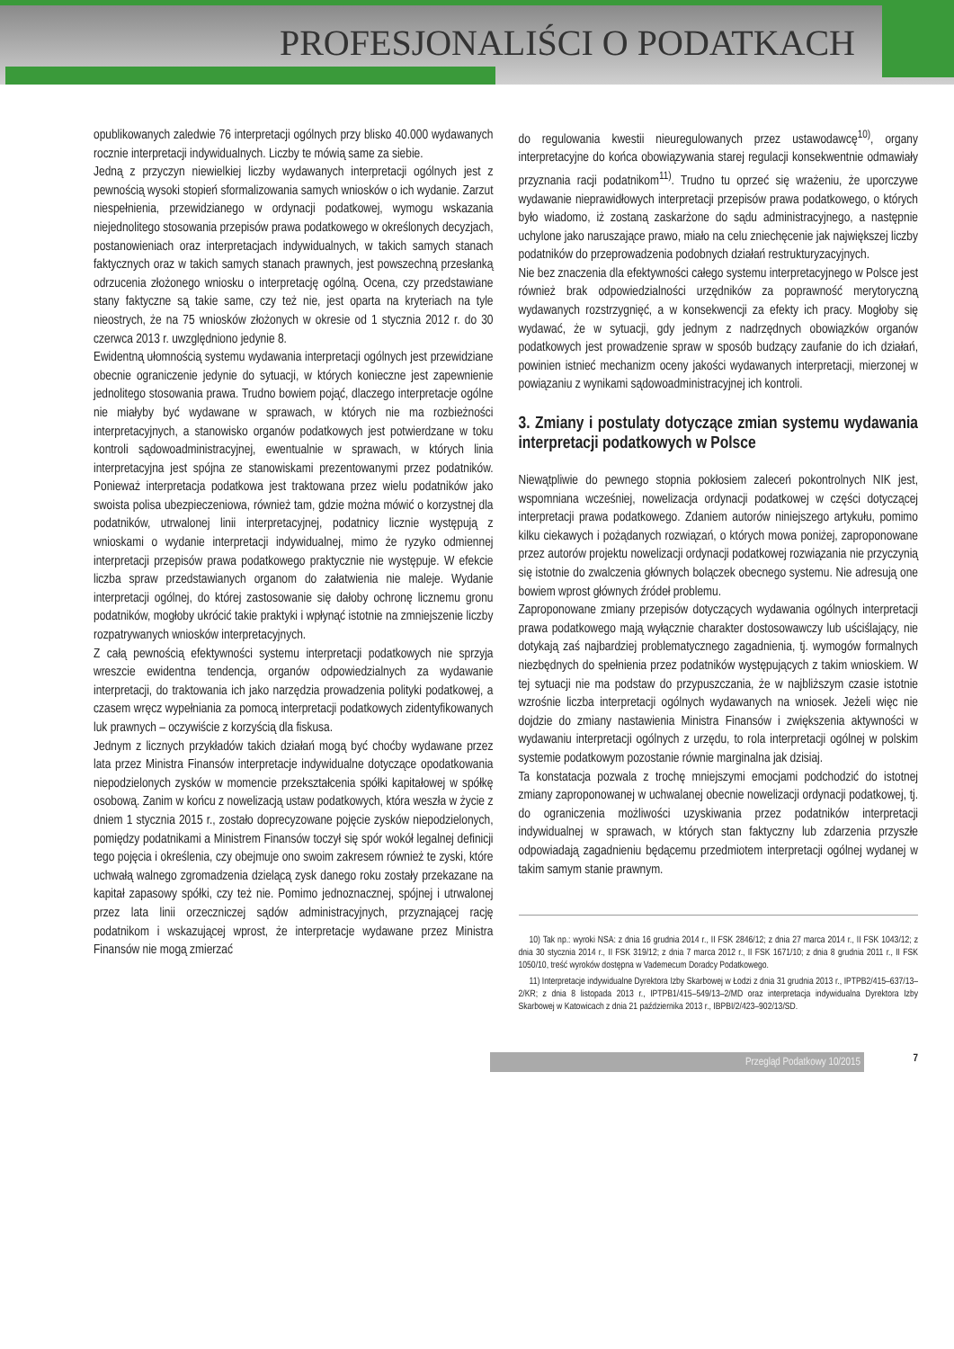PROFESJONALIŚCI O PODATKACH
opublikowanych zaledwie 76 interpretacji ogólnych przy blisko 40.000 wydawanych rocznie interpretacji indywidualnych. Liczby te mówią same za siebie.
Jedną z przyczyn niewielkiej liczby wydawanych interpretacji ogólnych jest z pewnością wysoki stopień sformalizowania samych wniosków o ich wydanie. Zarzut niespełnienia, przewidzianego w ordynacji podatkowej, wymogu wskazania niejednolitego stosowania przepisów prawa podatkowego w określonych decyzjach, postanowieniach oraz interpretacjach indywidualnych, w takich samych stanach faktycznych oraz w takich samych stanach prawnych, jest powszechną przesłanką odrzucenia złożonego wniosku o interpretację ogólną. Ocena, czy przedstawiane stany faktyczne są takie same, czy też nie, jest oparta na kryteriach na tyle nieostrych, że na 75 wniosków złożonych w okresie od 1 stycznia 2012 r. do 30 czerwca 2013 r. uwzględniono jedynie 8.
Ewidentną ułomnością systemu wydawania interpretacji ogólnych jest przewidziane obecnie ograniczenie jedynie do sytuacji, w których konieczne jest zapewnienie jednolitego stosowania prawa. Trudno bowiem pojąć, dlaczego interpretacje ogólne nie miałyby być wydawane w sprawach, w których nie ma rozbieżności interpretacyjnych, a stanowisko organów podatkowych jest potwierdzane w toku kontroli sądowoadministracyjnej, ewentualnie w sprawach, w których linia interpretacyjna jest spójna ze stanowiskami prezentowanymi przez podatników. Ponieważ interpretacja podatkowa jest traktowana przez wielu podatników jako swoista polisa ubezpieczeniowa, również tam, gdzie można mówić o korzystnej dla podatników, utrwalonej linii interpretacyjnej, podatnicy licznie występują z wnioskami o wydanie interpretacji indywidualnej, mimo że ryzyko odmiennej interpretacji przepisów prawa podatkowego praktycznie nie występuje. W efekcie liczba spraw przedstawianych organom do załatwienia nie maleje. Wydanie interpretacji ogólnej, do której zastosowanie się dałoby ochronę licznemu gronu podatników, mogłoby ukrócić takie praktyki i wpłynąć istotnie na zmniejszenie liczby rozpatrywanych wniosków interpretacyjnych.
Z całą pewnością efektywności systemu interpretacji podatkowych nie sprzyja wreszcie ewidentna tendencja, organów odpowiedzialnych za wydawanie interpretacji, do traktowania ich jako narzędzia prowadzenia polityki podatkowej, a czasem wręcz wypełniania za pomocą interpretacji podatkowych zidentyfikowanych luk prawnych – oczywiście z korzyścią dla fiskusa.
Jednym z licznych przykładów takich działań mogą być choćby wydawane przez lata przez Ministra Finansów interpretacje indywidualne dotyczące opodatkowania niepodzielonych zysków w momencie przekształcenia spółki kapitałowej w spółkę osobową. Zanim w końcu z nowelizacją ustaw podatkowych, która weszła w życie z dniem 1 stycznia 2015 r., zostało doprecyzowane pojęcie zysków niepodzielonych, pomiędzy podatnikami a Ministrem Finansów toczył się spór wokół legalnej definicji tego pojęcia i określenia, czy obejmuje ono swoim zakresem również te zyski, które uchwałą walnego zgromadzenia dzielącą zysk danego roku zostały przekazane na kapitał zapasowy spółki, czy też nie. Pomimo jednoznacznej, spójnej i utrwalonej przez lata linii orzeczniczej sądów administracyjnych, przyznającej rację podatnikom i wskazującej wprost, że interpretacje wydawane przez Ministra Finansów nie mogą zmierzać
do regulowania kwestii nieuregulowanych przez ustawodawcę<sup>10)</sup>, organy interpretacyjne do końca obowiązywania starej regulacji konsekwentnie odmawiały przyznania racji podatnikom<sup>11)</sup>. Trudno tu oprzeć się wrażeniu, że uporczywe wydawanie nieprawidłowych interpretacji przepisów prawa podatkowego, o których było wiadomo, iż zostaną zaskarżone do sądu administracyjnego, a następnie uchylone jako naruszające prawo, miało na celu zniechęcenie jak największej liczby podatników do przeprowadzenia podobnych działań restrukturyzacyjnych.
Nie bez znaczenia dla efektywności całego systemu interpretacyjnego w Polsce jest również brak odpowiedzialności urzędników za poprawność merytoryczną wydawanych rozstrzygnięć, a w konsekwencji za efekty ich pracy. Mogłoby się wydawać, że w sytuacji, gdy jednym z nadrzędnych obowiązków organów podatkowych jest prowadzenie spraw w sposób budzący zaufanie do ich działań, powinien istnieć mechanizm oceny jakości wydawanych interpretacji, mierzonej w powiązaniu z wynikami sądowoadministracyjnej ich kontroli.
3. Zmiany i postulaty dotyczące zmian systemu wydawania interpretacji podatkowych w Polsce
Niewątpliwie do pewnego stopnia pokłosiem zaleceń pokontrolnych NIK jest, wspomniana wcześniej, nowelizacja ordynacji podatkowej w części dotyczącej interpretacji prawa podatkowego. Zdaniem autorów niniejszego artykułu, pomimo kilku ciekawych i pożądanych rozwiązań, o których mowa poniżej, zaproponowane przez autorów projektu nowelizacji ordynacji podatkowej rozwiązania nie przyczynią się istotnie do zwalczenia głównych bolączek obecnego systemu. Nie adresują one bowiem wprost głównych źródeł problemu.
Zaproponowane zmiany przepisów dotyczących wydawania ogólnych interpretacji prawa podatkowego mają wyłącznie charakter dostosowawczy lub uściślający, nie dotykają zaś najbardziej problematycznego zagadnienia, tj. wymogów formalnych niezbędnych do spełnienia przez podatników występujących z takim wnioskiem. W tej sytuacji nie ma podstaw do przypuszczania, że w najbliższym czasie istotnie wzrośnie liczba interpretacji ogólnych wydawanych na wniosek. Jeżeli więc nie dojdzie do zmiany nastawienia Ministra Finansów i zwiększenia aktywności w wydawaniu interpretacji ogólnych z urzędu, to rola interpretacji ogólnej w polskim systemie podatkowym pozostanie równie marginalna jak dzisiaj.
Ta konstatacja pozwala z trochę mniejszymi emocjami podchodzić do istotnej zmiany zaproponowanej w uchwalanej obecnie nowelizacji ordynacji podatkowej, tj. do ograniczenia możliwości uzyskiwania przez podatników interpretacji indywidualnej w sprawach, w których stan faktyczny lub zdarzenia przyszłe odpowiadają zagadnieniu będącemu przedmiotem interpretacji ogólnej wydanej w takim samym stanie prawnym.
10) Tak np.: wyroki NSA: z dnia 16 grudnia 2014 r., II FSK 2846/12; z dnia 27 marca 2014 r., II FSK 1043/12; z dnia 30 stycznia 2014 r., II FSK 319/12; z dnia 7 marca 2012 r., II FSK 1671/10; z dnia 8 grudnia 2011 r., II FSK 1050/10, treść wyroków dostępna w Vademecum Doradcy Podatkowego.
11) Interpretacje indywidualne Dyrektora Izby Skarbowej w Łodzi z dnia 31 grudnia 2013 r., IPTPB2/415–637/13–2/KR; z dnia 8 listopada 2013 r., IPTPB1/415–549/13–2/MD oraz interpretacja indywidualna Dyrektora Izby Skarbowej w Katowicach z dnia 21 października 2013 r., IBPBI/2/423–902/13/SD.
Przegląd Podatkowy 10/2015 7